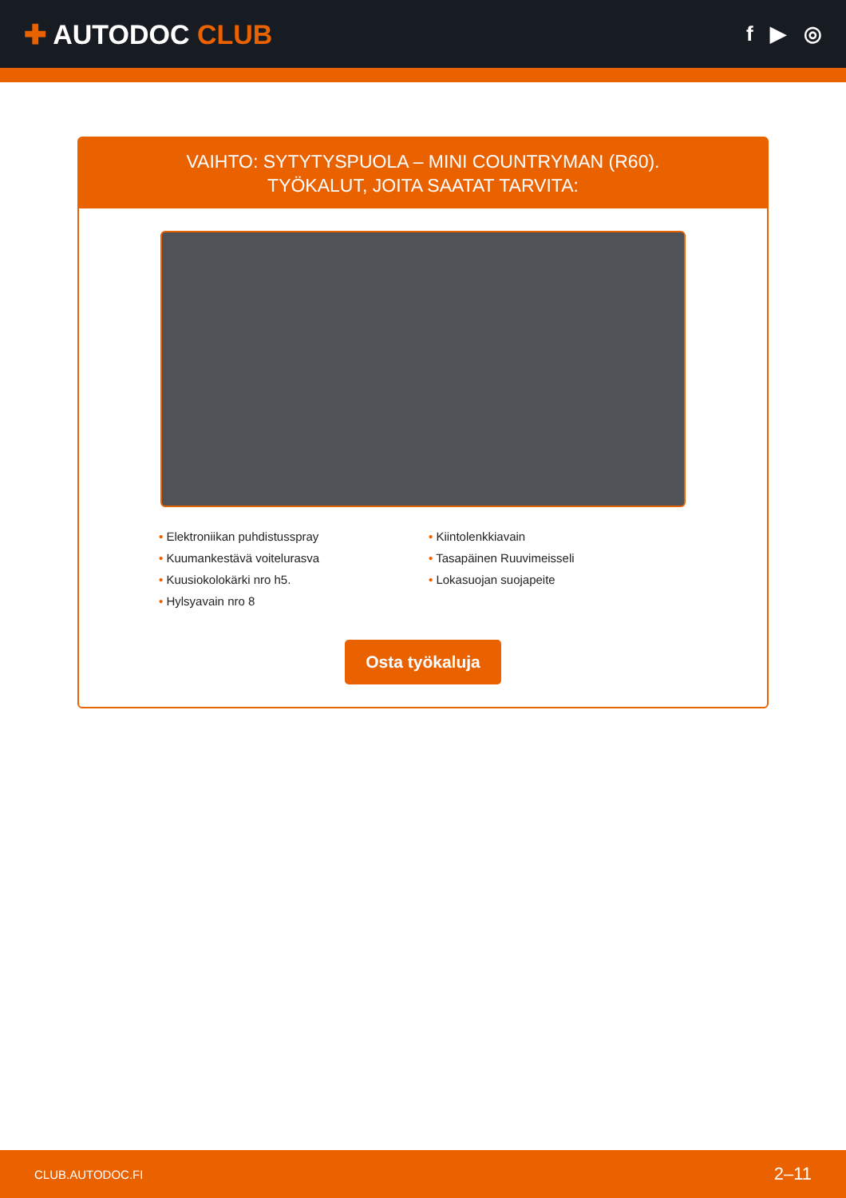✚ AUTODOC CLUB
f ▶ ◎
VAIHTO: SYTYTYSPUOLA – MINI COUNTRYMAN (R60).
TYÖKALUT, JOITA SAATAT TARVITA:
• Elektroniikan puhdistusspray
• Kuumankestävä voitelurasva
• Kuusiokolokärki nro h5.
• Hylsyavain nro 8
• Kiintolenkkiavain
• Tasapäinen Ruuvimeisseli
• Lokasuojan suojapeite
Osta työkaluja
CLUB.AUTODOC.FI 2–11